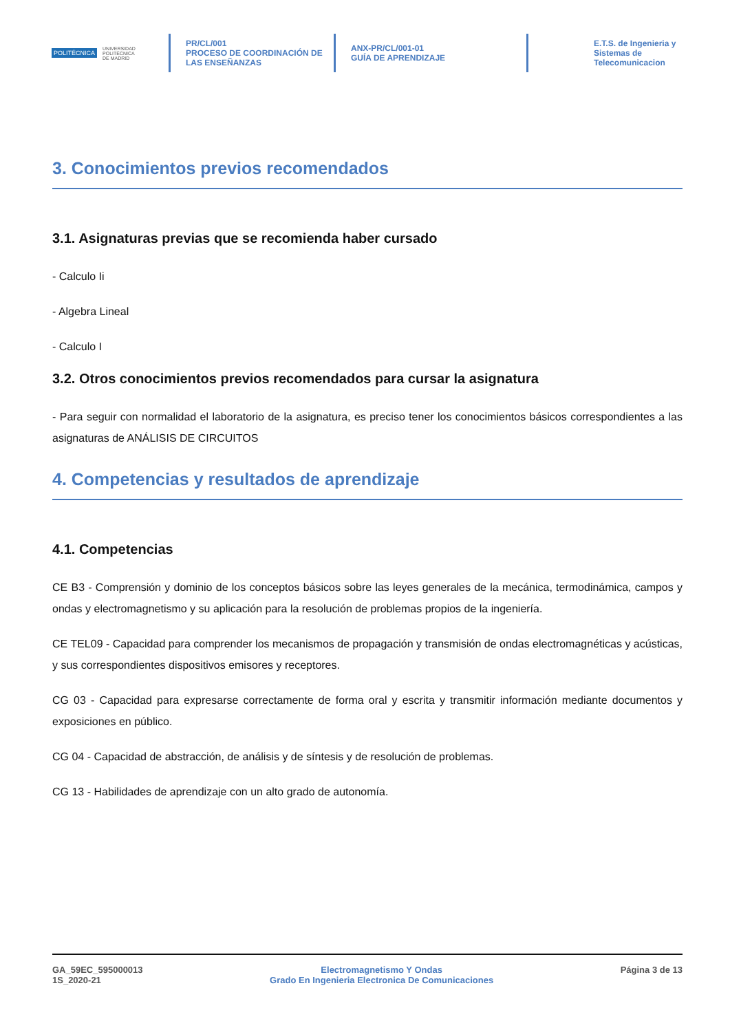POLITÉCNICA UNIVERSIDAD
POLITÉCNICA
DE MADRID
PR/CL/001
PROCESO DE COORDINACIÓN DE
LAS ENSEÑANZAS
ANX-PR/CL/001-01
GUÍA DE APRENDIZAJE
E.T.S. de Ingenieria y
Sistemas de
Telecomunicacion
3. Conocimientos previos recomendados
3.1. Asignaturas previas que se recomienda haber cursado
- Calculo Ii
- Algebra Lineal
- Calculo I
3.2. Otros conocimientos previos recomendados para cursar la asignatura
- Para seguir con normalidad el laboratorio de la asignatura, es preciso tener los conocimientos básicos correspondientes a las asignaturas de ANÁLISIS DE CIRCUITOS
4. Competencias y resultados de aprendizaje
4.1. Competencias
CE B3 - Comprensión y dominio de los conceptos básicos sobre las leyes generales de la mecánica, termodinámica, campos y ondas y electromagnetismo y su aplicación para la resolución de problemas propios de la ingeniería.
CE TEL09 - Capacidad para comprender los mecanismos de propagación y transmisión de ondas electromagnéticas y acústicas, y sus correspondientes dispositivos emisores y receptores.
CG 03 - Capacidad para expresarse correctamente de forma oral y escrita y transmitir información mediante documentos y exposiciones en público.
CG 04 - Capacidad de abstracción, de análisis y de síntesis y de resolución de problemas.
CG 13 - Habilidades de aprendizaje con un alto grado de autonomía.
GA_59EC_595000013
1S_2020-21
Electromagnetismo Y Ondas
Grado En Ingenieria Electronica De Comunicaciones
Página 3 de 13